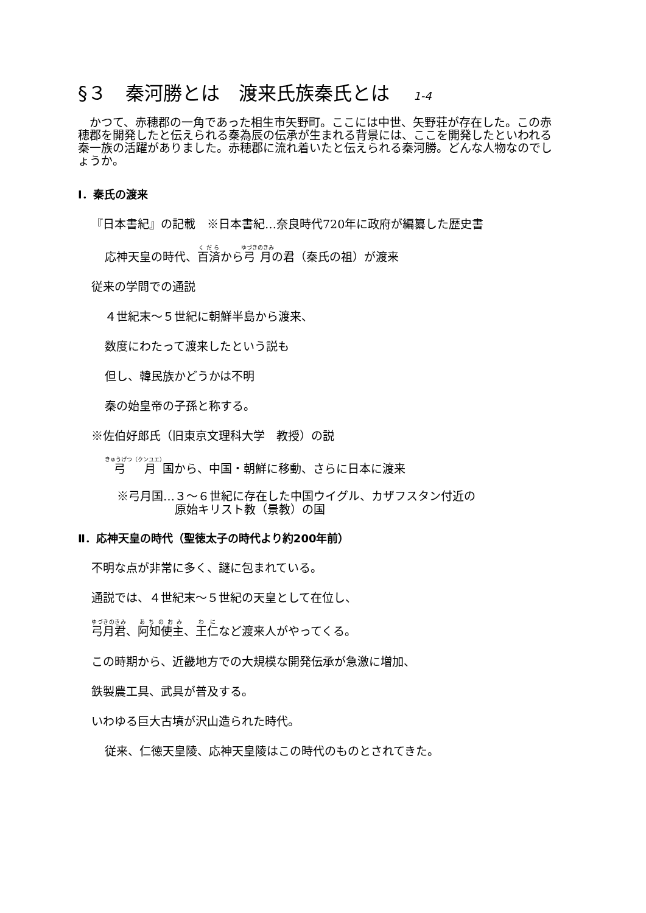§３　秦河勝とは　渡来氏族秦氏とは 1-4
　かつて、赤穂郡の一角であった相生市矢野町。ここには中世、矢野荘が存在した。この赤穂郡を開発したと伝えられる秦為辰の伝承が生まれる背景には、ここを開発したといわれる秦一族の活躍がありました。赤穂郡に流れ着いたと伝えられる秦河勝。どんな人物なのでしょうか。
Ⅰ．秦氏の渡来
『日本書紀』の記載　※日本書紀…奈良時代720年に政府が編纂した歴史書
応神天皇の時代、百済から弓月の君（秦氏の祖）が渡来
従来の学問での通説
４世紀末～５世紀に朝鮮半島から渡来、
数度にわたって渡来したという説も
但し、韓民族かどうかは不明
秦の始皇帝の子孫と称する。
※佐伯好郎氏（旧東京文理科大学　教授）の説
弓月国から、中国・朝鮮に移動、さらに日本に渡来
※弓月国…３～６世紀に存在した中国ウイグル、カザフスタン付近の
　　　　　原始キリスト教（景教）の国
Ⅱ．応神天皇の時代（聖徳太子の時代より約200年前）
不明な点が非常に多く、謎に包まれている。
通説では、４世紀末～５世紀の天皇として在位し、
弓月君、阿知使主、王仁など渡来人がやってくる。
この時期から、近畿地方での大規模な開発伝承が急激に増加、
鉄製農工具、武具が普及する。
いわゆる巨大古墳が沢山造られた時代。
従来、仁徳天皇陵、応神天皇陵はこの時代のものとされてきた。